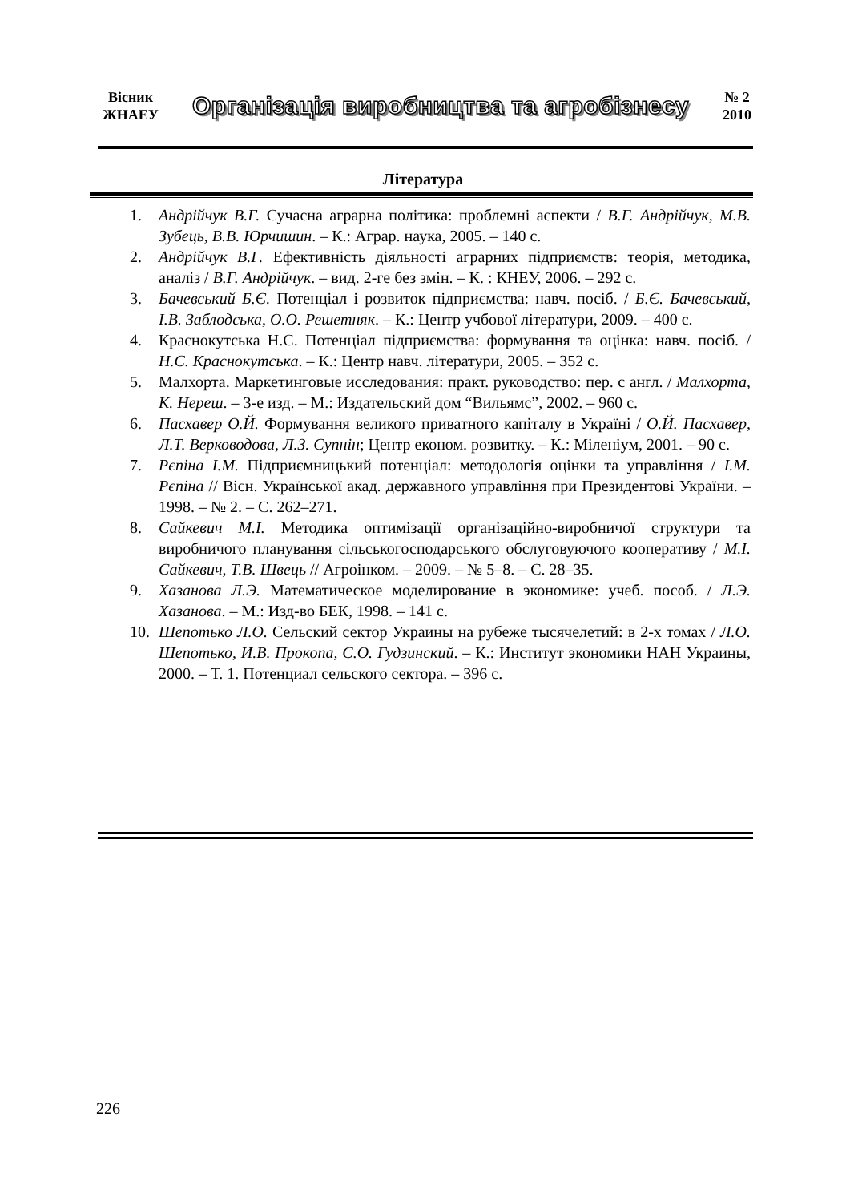Вісник
ЖНАЕУ
Організація виробництва та агробізнесу
№ 2
2010
Література
1. Андрійчук В.Г. Сучасна аграрна політика: проблемні аспекти / В.Г. Андрійчук, М.В. Зубець, В.В. Юрчишин. – К.: Аграр. наука, 2005. – 140 с.
2. Андрійчук В.Г. Ефективність діяльності аграрних підприємств: теорія, методика, аналіз / В.Г. Андрійчук. – вид. 2-ге без змін. – К. : КНЕУ, 2006. – 292 с.
3. Бачевський Б.Є. Потенціал і розвиток підприємства: навч. посіб. / Б.Є. Бачевський, І.В. Заблодська, О.О. Решетняк. – К.: Центр учбової літератури, 2009. – 400 с.
4. Краснокутська Н.С. Потенціал підприємства: формування та оцінка: навч. посіб. / Н.С. Краснокутська. – К.: Центр навч. літератури, 2005. – 352 с.
5. Малхорта. Маркетинговые исследования: практ. руководство: пер. с англ. / Малхорта, К. Нереш. – 3-е изд. – М.: Издательский дом “Вильямс”, 2002. – 960 с.
6. Пасхавер О.Й. Формування великого приватного капіталу в Україні / О.Й. Пасхавер, Л.Т. Верководова, Л.З. Супнін; Центр економ. розвитку. – К.: Міленіум, 2001. – 90 с.
7. Рєпіна І.М. Підприємницький потенціал: методологія оцінки та управління / І.М. Рєпіна // Вісн. Української акад. державного управління при Президентові України. – 1998. – № 2. – С. 262–271.
8. Сайкевич М.І. Методика оптимізації організаційно-виробничої структури та виробничого планування сільськогосподарського обслуговуючого кооперативу / М.І. Сайкевич, Т.В. Швець // Агроінком. – 2009. – № 5–8. – С. 28–35.
9. Хазанова Л.Э. Математическое моделирование в экономике: учеб. пособ. / Л.Э. Хазанова. – М.: Изд-во БЕК, 1998. – 141 с.
10. Шепотько Л.О. Сельский сектор Украины на рубеже тысячелетий: в 2-х томах / Л.О. Шепотько, И.В. Прокопа, С.О. Гудзинский. – К.: Институт экономики НАН Украины, 2000. – Т. 1. Потенциал сельского сектора. – 396 с.
226